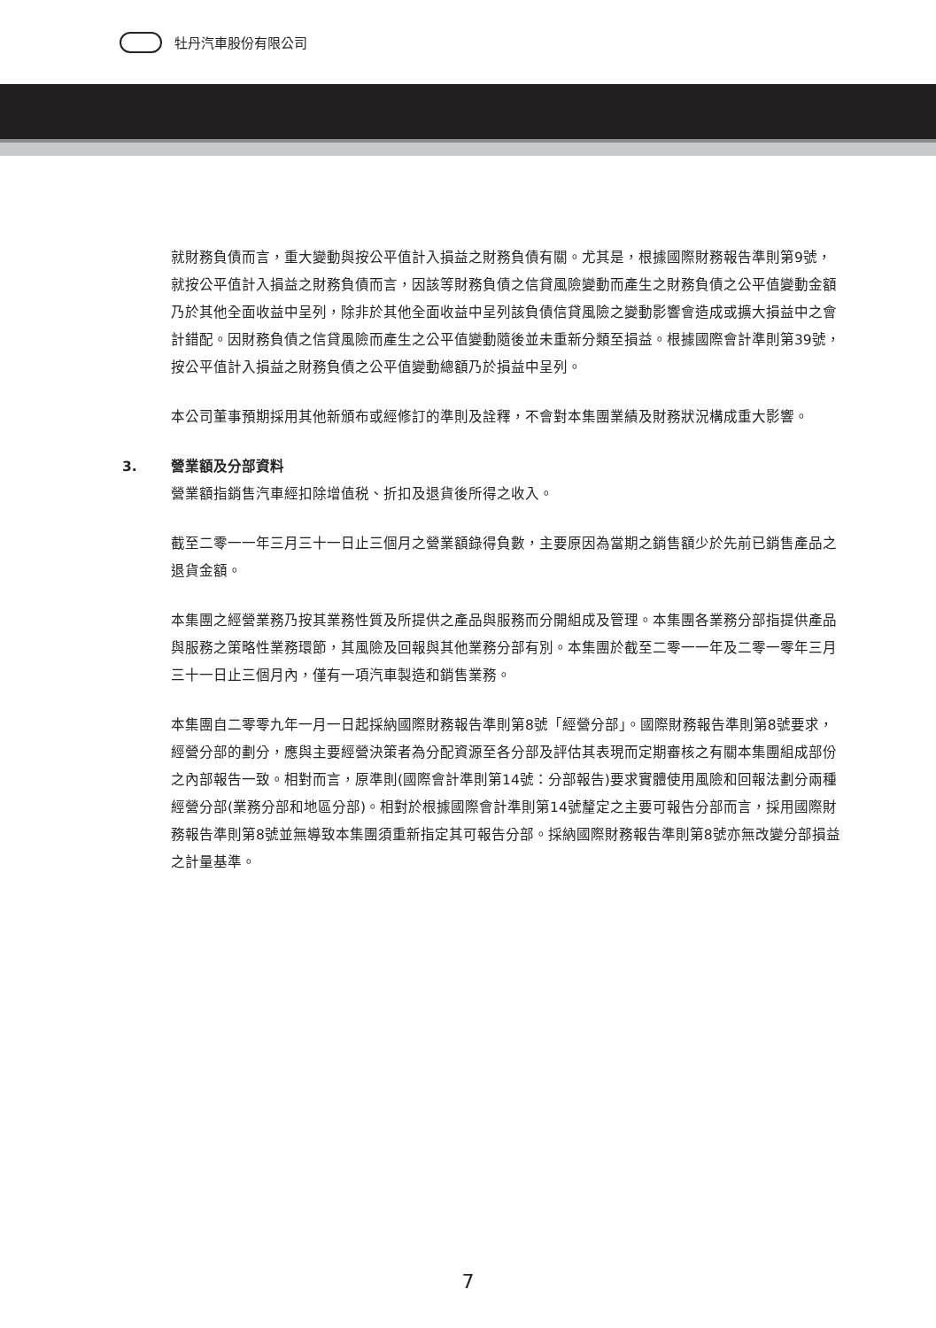牡丹汽車股份有限公司
就財務負債而言，重大變動與按公平值計入損益之財務負債有關。尤其是，根據國際財務報告準則第9號，就按公平值計入損益之財務負債而言，因該等財務負債之信貸風險變動而產生之財務負債之公平值變動金額乃於其他全面收益中呈列，除非於其他全面收益中呈列該負債信貸風險之變動影響會造成或擴大損益中之會計錯配。因財務負債之信貸風險而產生之公平值變動隨後並未重新分類至損益。根據國際會計準則第39號，按公平值計入損益之財務負債之公平值變動總額乃於損益中呈列。
本公司董事預期採用其他新頒布或經修訂的準則及詮釋，不會對本集團業績及財務狀況構成重大影響。
3. 營業額及分部資料
營業額指銷售汽車經扣除增值税、折扣及退貨後所得之收入。
截至二零一一年三月三十一日止三個月之營業額錄得負數，主要原因為當期之銷售額少於先前已銷售產品之退貨金額。
本集團之經營業務乃按其業務性質及所提供之產品與服務而分開組成及管理。本集團各業務分部指提供產品與服務之策略性業務環節，其風險及回報與其他業務分部有別。本集團於截至二零一一年及二零一零年三月三十一日止三個月內，僅有一項汽車製造和銷售業務。
本集團自二零零九年一月一日起採納國際財務報告準則第8號「經營分部」。國際財務報告準則第8號要求，經營分部的劃分，應與主要經營決策者為分配資源至各分部及評估其表現而定期審核之有關本集團組成部份之內部報告一致。相對而言，原準則(國際會計準則第14號：分部報告)要求實體使用風險和回報法劃分兩種經營分部(業務分部和地區分部)。相對於根據國際會計準則第14號釐定之主要可報告分部而言，採用國際財務報告準則第8號並無導致本集團須重新指定其可報告分部。採納國際財務報告準則第8號亦無改變分部損益之計量基準。
7